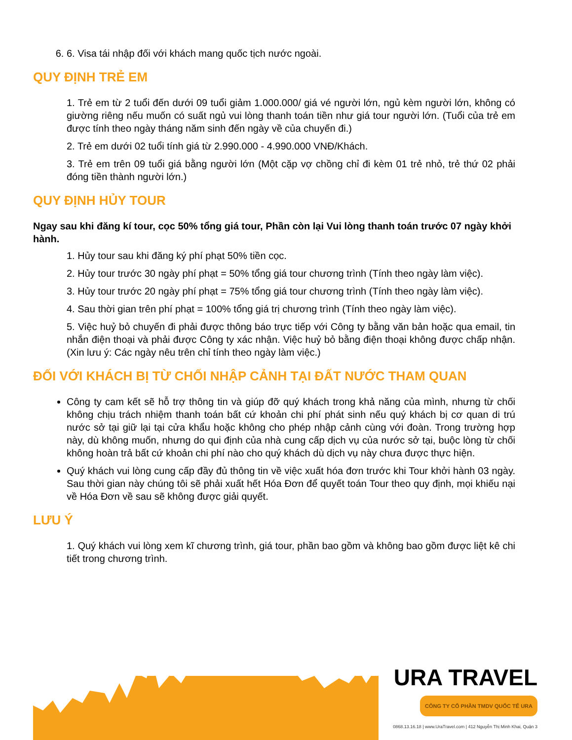6. 6. Visa tái nhập đối với khách mang quốc tịch nước ngoài.
QUY ĐỊNH TRẺ EM
1. Trẻ em từ 2 tuổi đến dưới 09 tuổi giảm 1.000.000/ giá vé người lớn, ngủ kèm người lớn, không có giường riêng nếu muốn có suất ngủ vui lòng thanh toán tiền như giá tour người lớn. (Tuổi của trẻ em được tính theo ngày tháng năm sinh đến ngày về của chuyến đi.)
2. Trẻ em dưới 02 tuổi tính giá từ 2.990.000 - 4.990.000 VNĐ/Khách.
3. Trẻ em trên 09 tuổi giá bằng người lớn (Một cặp vợ chồng chỉ đi kèm 01 trẻ nhỏ, trẻ thứ 02 phải đóng tiền thành người lớn.)
QUY ĐỊNH HỦY TOUR
Ngay sau khi đăng kí tour, cọc 50% tổng giá tour, Phần còn lại Vui lòng thanh toán trước 07 ngày khởi hành.
1. Hủy tour sau khi đăng ký phí phạt 50% tiền cọc.
2. Hủy tour trước 30 ngày phí phạt = 50% tổng giá tour chương trình (Tính theo ngày làm việc).
3. Hủy tour trước 20 ngày phí phạt = 75% tổng giá tour chương trình (Tính theo ngày làm việc).
4. Sau thời gian trên phí phạt = 100% tổng giá trị chương trình (Tính theo ngày làm việc).
5. Việc huỷ bỏ chuyến đi phải được thông báo trực tiếp với Công ty bằng văn bản hoặc qua email, tin nhắn điện thoại và phải được Công ty xác nhận. Việc huỷ bỏ bằng điện thoại không được chấp nhận. (Xin lưu ý: Các ngày nêu trên chỉ tính theo ngày làm việc.)
ĐỐI VỚI KHÁCH BỊ TỪ CHỐI NHẬP CẢNH TẠI ĐẤT NƯỚC THAM QUAN
Công ty cam kết sẽ hỗ trợ thông tin và giúp đỡ quý khách trong khả năng của mình, nhưng từ chối không chịu trách nhiệm thanh toán bất cứ khoản chi phí phát sinh nếu quý khách bị cơ quan di trú nước sở tại giữ lại tại cửa khẩu hoặc không cho phép nhập cảnh cùng với đoàn. Trong trường hợp này, dù không muốn, nhưng do qui định của nhà cung cấp dịch vụ của nước sở tại, buộc lòng từ chối không hoàn trả bất cứ khoản chi phí nào cho quý khách dù dịch vụ này chưa được thực hiện.
Quý khách vui lòng cung cấp đầy đủ thông tin về việc xuất hóa đơn trước khi Tour khởi hành 03 ngày. Sau thời gian này chúng tôi sẽ phải xuất hết Hóa Đơn để quyết toán Tour theo quy định, mọi khiếu nại về Hóa Đơn về sau sẽ không được giải quyết.
LƯU Ý
1. Quý khách vui lòng xem kĩ chương trình, giá tour, phần bao gồm và không bao gồm được liệt kê chi tiết trong chương trình.
URA TRAVEL
CÔNG TY CỔ PHẦN TMDV QUỐC TẾ URA
0868.13.16.18 | www.UraTravel.com | 412 Nguyễn Thị Minh Khai, Quận 3